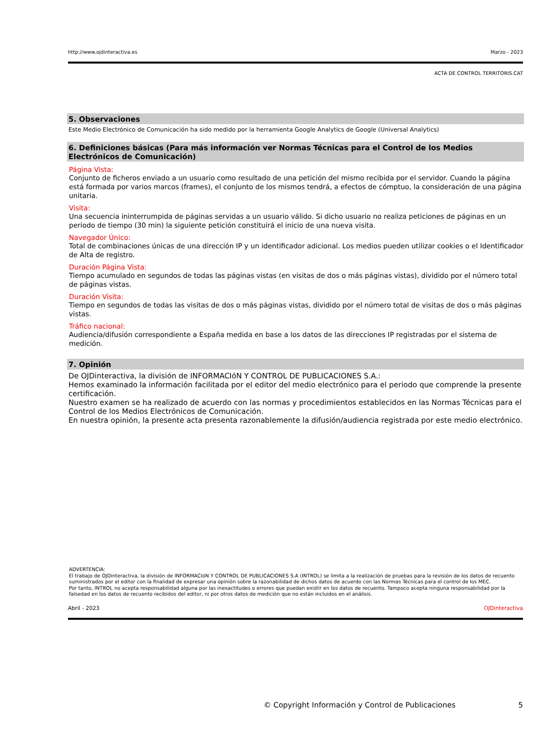http://www.ojdinteractiva.es Marzo - 2023
ACTA DE CONTROL TERRITORIS.CAT
5. Observaciones
Este Medio Electrónico de Comunicación ha sido medido por la herramienta Google Analytics de Google (Universal Analytics)
6. Definiciones básicas (Para más información ver Normas Técnicas para el Control de los Medios Electrónicos de Comunicación)
Página Vista:
Conjunto de ficheros enviado a un usuario como resultado de una petición del mismo recibida por el servidor. Cuando la página está formada por varios marcos (frames), el conjunto de los mismos tendrá, a efectos de cómptuo, la consideración de una página unitaria.
Visita:
Una secuencia ininterrumpida de páginas servidas a un usuario válido. Si dicho usuario no realiza peticiones de páginas en un periodo de tiempo (30 min) la siguiente petición constituirá el inicio de una nueva visita.
Navegador Único:
Total de combinaciones únicas de una dirección IP y un identificador adicional. Los medios pueden utilizar cookies o el Identificador de Alta de registro.
Duración Página Vista:
Tiempo acumulado en segundos de todas las páginas vistas (en visitas de dos o más páginas vistas), dividido por el número total de páginas vistas.
Duración Visita:
Tiempo en segundos de todas las visitas de dos o más páginas vistas, dividido por el número total de visitas de dos o más páginas vistas.
Tráfico nacional:
Audiencia/difusión correspondiente a España medida en base a los datos de las direcciones IP registradas por el sistema de medición.
7. Opinión
De OJDinteractiva, la división de INFORMACIóN Y CONTROL DE PUBLICACIONES S.A.:
Hemos examinado la información facilitada por el editor del medio electrónico para el periodo que comprende la presente certificación.
Nuestro examen se ha realizado de acuerdo con las normas y procedimientos establecidos en las Normas Técnicas para el Control de los Medios Electrónicos de Comunicación.
En nuestra opinión, la presente acta presenta razonablemente la difusión/audiencia registrada por este medio electrónico.
ADVERTENCIA:
El trabajo de OJDinteractiva, la división de INFORMACIóN Y CONTROL DE PUBLICACIONES S.A (INTROL) se limita a la realización de pruebas para la revisión de los datos de recuento suministrados por el editor con la finalidad de expresar una opinión sobre la razonabilidad de dichos datos de acuerdo con las Normas Técnicas para el control de los MEC.
Por tanto, INTROL no acepta responsabilidad alguna por las inexactitudes o errores que puedan existir en los datos de recuento. Tampoco acepta ninguna responsabilidad por la falsedad en los datos de recuento recibidos del editor, ni por otros datos de medición que no están incluidos en el análisis.
Abril - 2023 OJDinteractiva
© Copyright Información y Control de Publicaciones 5